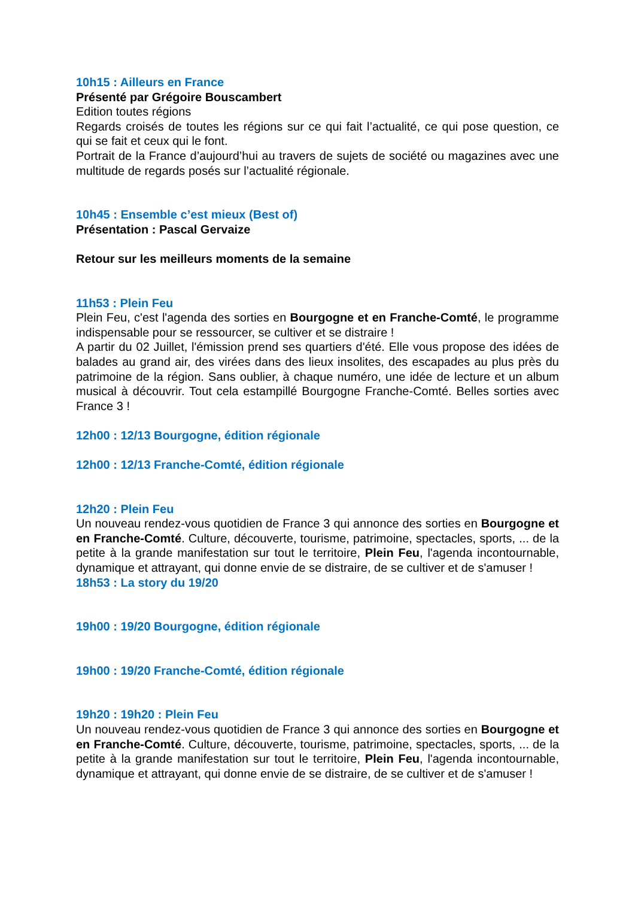10h15 : Ailleurs en France
Présenté par Grégoire Bouscambert
Edition toutes régions
Regards croisés de toutes les régions sur ce qui fait l’actualité, ce qui pose question, ce qui se fait et ceux qui le font.
Portrait de la France d’aujourd’hui au travers de sujets de société ou magazines avec une multitude de regards posés sur l’actualité régionale.
10h45 : Ensemble c’est mieux (Best of)
Présentation : Pascal Gervaize
Retour sur les meilleurs moments de la semaine
11h53 : Plein Feu
Plein Feu, c'est l'agenda des sorties en Bourgogne et en Franche-Comté, le programme indispensable pour se ressourcer, se cultiver et se distraire !
A partir du 02 Juillet, l'émission prend ses quartiers d'été. Elle vous propose des idées de balades au grand air, des virées dans des lieux insolites, des escapades au plus près du patrimoine de la région. Sans oublier, à chaque numéro, une idée de lecture et un album musical à découvrir. Tout cela estampillé Bourgogne Franche-Comté. Belles sorties avec France 3 !
12h00 : 12/13 Bourgogne, édition régionale
12h00 : 12/13 Franche-Comté, édition régionale
12h20 : Plein Feu
Un nouveau rendez-vous quotidien de France 3 qui annonce des sorties en Bourgogne et en Franche-Comté. Culture, découverte, tourisme, patrimoine, spectacles, sports, ... de la petite à la grande manifestation sur tout le territoire, Plein Feu, l'agenda incontournable, dynamique et attrayant, qui donne envie de se distraire, de se cultiver et de s'amuser !
18h53 : La story du 19/20
19h00 : 19/20 Bourgogne, édition régionale
19h00 : 19/20 Franche-Comté, édition régionale
19h20 : 19h20 : Plein Feu
Un nouveau rendez-vous quotidien de France 3 qui annonce des sorties en Bourgogne et en Franche-Comté. Culture, découverte, tourisme, patrimoine, spectacles, sports, ... de la petite à la grande manifestation sur tout le territoire, Plein Feu, l'agenda incontournable, dynamique et attrayant, qui donne envie de se distraire, de se cultiver et de s'amuser !